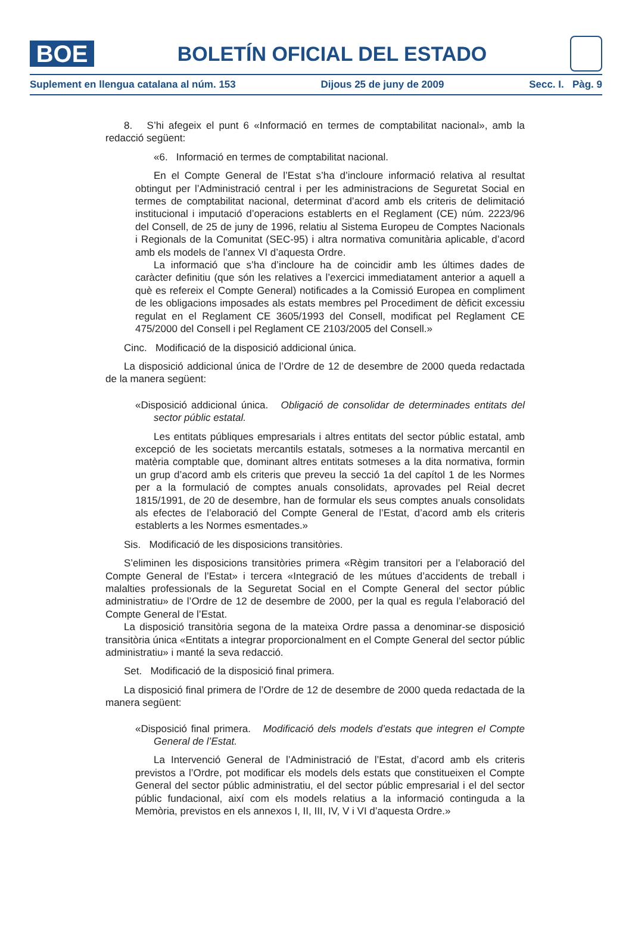BOE
BOLETÍN OFICIAL DEL ESTADO
Suplement en llengua catalana al núm. 153 Dijous 25 de juny de 2009 Secc. I. Pàg. 9
8. S’hi afegeix el punt 6 «Informació en termes de comptabilitat nacional», amb la redacció següent:
«6. Informació en termes de comptabilitat nacional.
En el Compte General de l’Estat s’ha d’incloure informació relativa al resultat obtingut per l’Administració central i per les administracions de Seguretat Social en termes de comptabilitat nacional, determinat d’acord amb els criteris de delimitació institucional i imputació d’operacions establerts en el Reglament (CE) núm. 2223/96 del Consell, de 25 de juny de 1996, relatiu al Sistema Europeu de Comptes Nacionals i Regionals de la Comunitat (SEC-95) i altra normativa comunitària aplicable, d’acord amb els models de l’annex VI d’aquesta Ordre.
La informació que s’ha d’incloure ha de coincidir amb les últimes dades de caràcter definitiu (que són les relatives a l’exercici immediatament anterior a aquell a què es refereix el Compte General) notificades a la Comissió Europea en compliment de les obligacions imposades als estats membres pel Procediment de dèficit excessiu regulat en el Reglament CE 3605/1993 del Consell, modificat pel Reglament CE 475/2000 del Consell i pel Reglament CE 2103/2005 del Consell.»
Cinc. Modificació de la disposició addicional única.
La disposició addicional única de l’Ordre de 12 de desembre de 2000 queda redactada de la manera següent:
«Disposició addicional única. Obligació de consolidar de determinades entitats del sector públic estatal.
Les entitats públiques empresarials i altres entitats del sector públic estatal, amb excepció de les societats mercantils estatals, sotmeses a la normativa mercantil en matèria comptable que, dominant altres entitats sotmeses a la dita normativa, formin un grup d’acord amb els criteris que preveu la secció 1a del capítol 1 de les Normes per a la formulació de comptes anuals consolidats, aprovades pel Reial decret 1815/1991, de 20 de desembre, han de formular els seus comptes anuals consolidats als efectes de l’elaboració del Compte General de l’Estat, d’acord amb els criteris establerts a les Normes esmentades.»
Sis. Modificació de les disposicions transitòries.
S’eliminen les disposicions transitòries primera «Règim transitori per a l’elaboració del Compte General de l’Estat» i tercera «Integració de les mútues d’accidents de treball i malalties professionals de la Seguretat Social en el Compte General del sector públic administratiu» de l’Ordre de 12 de desembre de 2000, per la qual es regula l’elaboració del Compte General de l’Estat.
La disposició transitòria segona de la mateixa Ordre passa a denominar-se disposició transitòria única «Entitats a integrar proporcionalment en el Compte General del sector públic administratiu» i manté la seva redacció.
Set. Modificació de la disposició final primera.
La disposició final primera de l’Ordre de 12 de desembre de 2000 queda redactada de la manera següent:
«Disposició final primera. Modificació dels models d’estats que integren el Compte General de l’Estat.
La Intervenció General de l’Administració de l’Estat, d’acord amb els criteris previstos a l’Ordre, pot modificar els models dels estats que constitueixen el Compte General del sector públic administratiu, el del sector públic empresarial i el del sector públic fundacional, així com els models relatius a la informació continguda a la Memòria, previstos en els annexos I, II, III, IV, V i VI d’aquesta Ordre.»